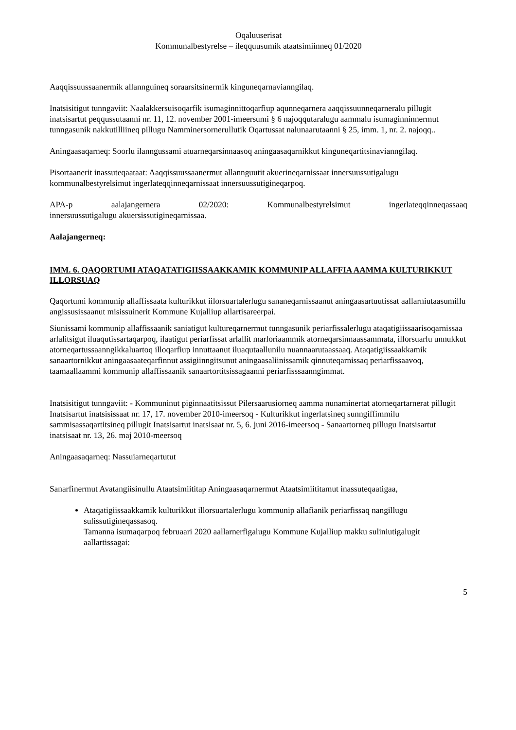Oqaluuserisat
Kommunalbestyrelse – ileqquusumik ataatsimiinneq 01/2020
Aaqqissuussaanermik allannguineq soraarsitsinermik kinguneqarnavianngilaq.
Inatsisitigut tunngaviit: Naalakkersuisoqarfik isumaginnittoqarfiup aqunneqarnera aaqqissuunneqarneralu pillugit inatsisartut peqqussutaanni nr. 11, 12. november 2001-imeersumi § 6 najoqqutaralugu aammalu isumaginninnermut tunngasunik nakkutilliineq pillugu Namminersornerullutik Oqartussat nalunaarutaanni § 25, imm. 1, nr. 2. najoqq..
Aningaasaqarneq: Soorlu ilanngussami atuarneqarsinnaasoq aningaasaqarnikkut kinguneqartitsinavianngilaq.
Pisortaanerit inassuteqaataat: Aaqqissuussaanermut allannguutit akuerineqarnissaat innersuussutigalugu kommunalbestyrelsimut ingerlateqqinneqarnissaat innersuussutigineqarpoq.
APA-p aalajangernera 02/2020: Kommunalbestyrelsimut ingerlateqqinneqassaaq
innersuussutigalugu akuersissutigineqarnissaa.
Aalajangerneq:
IMM. 6. QAQORTUMI ATAQATATIGIISSAAKKAMIK KOMMUNIP ALLAFFIA AAMMA KULTURIKKUT ILLORSUAQ
Qaqortumi kommunip allaffissaata kulturikkut iilorsuartalerlugu sananeqarnissaanut aningaasartuutissat aallarniutaasumillu angissusissaanut misissuinerit Kommune Kujalliup allartisareerpai.
Siunissami kommunip allaffissaanik saniatigut kultureqarnermut tunngasunik periarfissalerlugu ataqatigiissaarisoqarnissaa arlalitsigut iluaqutissartaqarpoq, ilaatigut periarfissat arlallit marloriaammik atorneqarsinnaassammata, illorsuarlu unnukkut atorneqartussaanngikkaluartoq illoqarfiup innuttaanut iluaqutaallunilu nuannaarutaassaaq. Ataqatigiissaakkamik sanaartornikkut aningaasaateqarfinnut assigiinngitsunut aningaasaliinissamik qinnuteqarnissaq periarfissaavoq, taamaallaammi kommunip allaffissaanik sanaartortitsissagaanni periarfisssaanngimmat.
Inatsisitigut tunngaviit: - Kommuninut piginnaatitsissut Pilersaarusiorneq aamma nunaminertat atorneqartarnerat pillugit Inatsisartut inatsisissaat nr. 17, 17. november 2010-imeersoq - Kulturikkut ingerlatsineq sunngiffimmilu sammisassaqartitsineq pillugit Inatsisartut inatsisaat nr. 5, 6. juni 2016-imeersoq - Sanaartorneq pillugu Inatsisartut inatsisaat nr. 13, 26. maj 2010-meersoq
Aningaasaqarneq: Nassuiarneqartutut
Sanarfinermut Avatangiisinullu Ataatsimiititap Aningaasaqarnermut Ataatsimiititamut inassuteqaatigaa,
Ataqatigiissaakkamik kulturikkut illorsuartalerlugu kommunip allafianik periarfissaq nangillugu sulissutigineqassasoq.
Tamanna isumaqarpoq februaari 2020 aallarnerfigalugu Kommune Kujalliup makku suliniutigalugit aallartissagai:
5